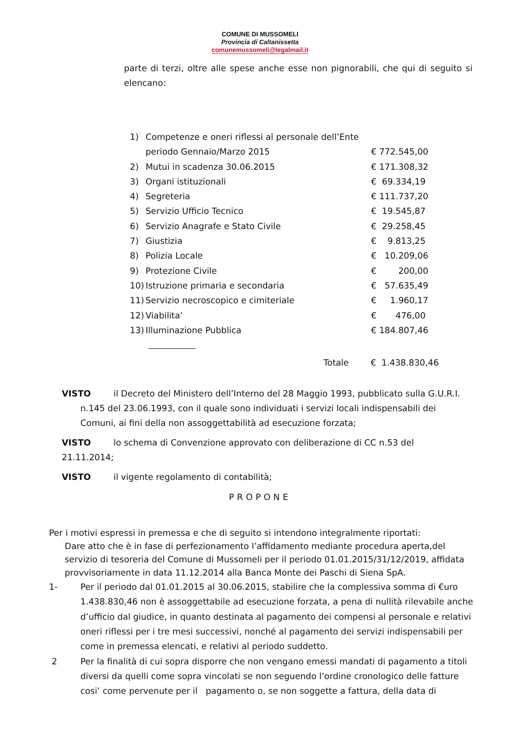COMUNE DI MUSSOMELI
Provincia di Caltanissetta
comunemussomeli@legalmail.it
parte di terzi, oltre alle spese anche esse non pignorabili, che qui di seguito si elencano:
| 1) | Competenze e oneri riflessi al personale dell’Ente periodo Gennaio/Marzo 2015 | € 772.545,00 |
| 2) | Mutui in scadenza 30.06.2015 | € 171.308,32 |
| 3) | Organi istituzionali | € 69.334,19 |
| 4) | Segreteria | € 111.737,20 |
| 5) | Servizio Ufficio Tecnico | € 19.545,87 |
| 6) | Servizio Anagrafe e Stato Civile | € 29.258,45 |
| 7) | Giustizia | € 9.813,25 |
| 8) | Polizia Locale | € 10.209,06 |
| 9) | Protezione Civile | € 200,00 |
| 10) | Istruzione primaria e secondaria | € 57.635,49 |
| 11) | Servizio necroscopico e cimiteriale | € 1.960,17 |
| 12) | Viabilita’ | € 476,00 |
| 13) | Illuminazione Pubblica | € 184.807,46 |
Totale € 1.438.830,46
VISTO il Decreto del Ministero dell’Interno del 28 Maggio 1993, pubblicato sulla G.U.R.I.
n.145 del 23.06.1993, con il quale sono individuati i servizi locali indispensabili dei Comuni, ai fini della non assoggettabilità ad esecuzione forzata;
VISTO lo schema di Convenzione approvato con deliberazione di CC n.53 del 21.11.2014;
VISTO il vigente regolamento di contabilità;
PROPONE
Per i motivi espressi in premessa e che di seguito si intendono integralmente riportati:
Dare atto che è in fase di perfezionamento l’affidamento mediante procedura aperta,del servizio di tesoreria del Comune di Mussomeli per il periodo 01.01.2015/31/12/2019, affidata provvisoriamente in data 11.12.2014 alla Banca Monte dei Paschi di Siena SpA.
1- Per il periodo dal 01.01.2015 al 30.06.2015, stabilire che la complessiva somma di €uro 1.438.830,46 non è assoggettabile ad esecuzione forzata, a pena di nullità rilevabile anche d’ufficio dal giudice, in quanto destinata al pagamento dei compensi al personale e relativi oneri riflessi per i tre mesi successivi, nonché al pagamento dei servizi indispensabili per come in premessa elencati, e relativi al periodo suddetto.
2 Per la finalità di cui sopra disporre che non vengano emessi mandati di pagamento a titoli diversi da quelli come sopra vincolati se non seguendo l’ordine cronologico delle fatture cosi’ come pervenute per il pagamento o, se non soggette a fattura, della data di